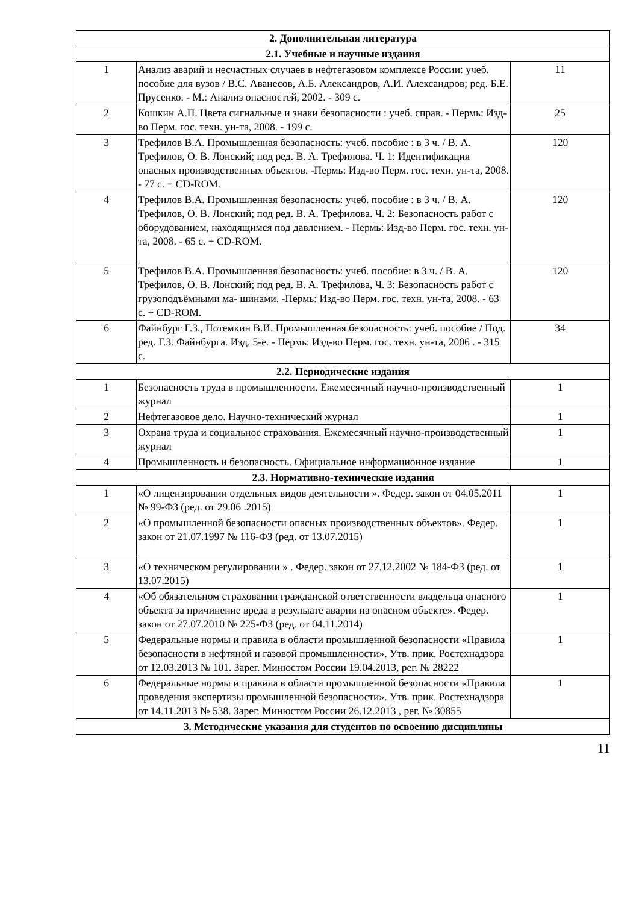| 2. Дополнительная литература | | |
| 2.1. Учебные и научные издания | | |
| 1 | Анализ аварий и несчастных случаев в нефтегазовом комплексе России: учеб. пособие для вузов / В.С. Аванесов, А.Б. Александров, А.И. Александров; ред. Б.Е. Прусенко. - М.: Анализ опасностей, 2002. - 309 с. | 11 |
| 2 | Кошкин А.П. Цвета сигнальные и знаки безопасности : учеб. справ. - Пермь: Изд-во Перм. гос. техн. ун-та, 2008. - 199 с. | 25 |
| 3 | Трефилов В.А. Промышленная безопасность: учеб. пособие : в 3 ч. / В. А. Трефилов, О. В. Лонский; под ред. В. А. Трефилова. Ч. 1: Идентификация опасных производственных объектов. -Пермь: Изд-во Перм. гос. техн. ун-та, 2008. - 77 с. + CD-ROM. | 120 |
| 4 | Трефилов В.А. Промышленная безопасность: учеб. пособие : в 3 ч. / В. А. Трефилов, О. В. Лонский; под ред. В. А. Трефилова. Ч. 2: Безопасность работ с оборудованием, находящимся под давлением. - Пермь: Изд-во Перм. гос. техн. ун- та, 2008. - 65 с. + CD-ROM. | 120 |
| 5 | Трефилов В.А. Промышленная безопасность: учеб. пособие: в 3 ч. / В. А. Трефилов, О. В. Лонский; под ред. В. А. Трефилова, Ч. 3: Безопасность работ с грузоподъёмными ма- шинами. -Пермь: Изд-во Перм. гос. техн. ун-та, 2008. - 63 с. + CD-ROM. | 120 |
| 6 | Файнбург Г.З., Потемкин В.И. Промышленная безопасность: учеб. пособие / Под. ред. Г.З. Файнбурга. Изд. 5-е. - Пермь: Изд-во Перм. гос. техн. ун-та, 2006 . - 315 с. | 34 |
| 2.2. Периодические издания | | |
| 1 | Безопасность труда в промышленности. Ежемесячный научно-производственный журнал | 1 |
| 2 | Нефтегазовое дело. Научно-технический журнал | 1 |
| 3 | Охрана труда и социальное страхования. Ежемесячный научно-производственный журнал | 1 |
| 4 | Промышленность и безопасность. Официальное информационное издание | 1 |
| 2.3. Нормативно-технические издания | | |
| 1 | «О лицензировании отдельных видов деятельности ». Федер. закон от 04.05.2011 № 99-ФЗ (ред. от 29.06 .2015) | 1 |
| 2 | «О промышленной безопасности опасных производственных объектов». Федер. закон от 21.07.1997 № 116-ФЗ (ред. от 13.07.2015) | 1 |
| 3 | «О техническом регулировании » . Федер. закон от 27.12.2002 № 184-ФЗ (ред. от 13.07.2015) | 1 |
| 4 | «Об обязательном страховании гражданской ответственности владельца опасного объекта за причинение вреда в резулыате аварии на опасном объекте». Федер. закон от 27.07.2010 № 225-ФЗ (ред. от 04.11.2014) | 1 |
| 5 | Федеральные нормы и правила в области промышленной безопасности «Правила безопасности в нефтяной и газовой промышленности». Утв. прик. Ростехнадзора от 12.03.2013 № 101. Зарег. Минюстом России 19.04.2013, рег. № 28222 | 1 |
| 6 | Федеральные нормы и правила в области промышленной безопасности «Правила проведения экспертизы промышленной безопасности». Утв. прик. Ростехнадзора от 14.11.2013 № 538. Зарег. Минюстом России 26.12.2013 , рег. № 30855 | 1 |
| 3. Методические указания для студентов по освоению дисциплины | | |
11